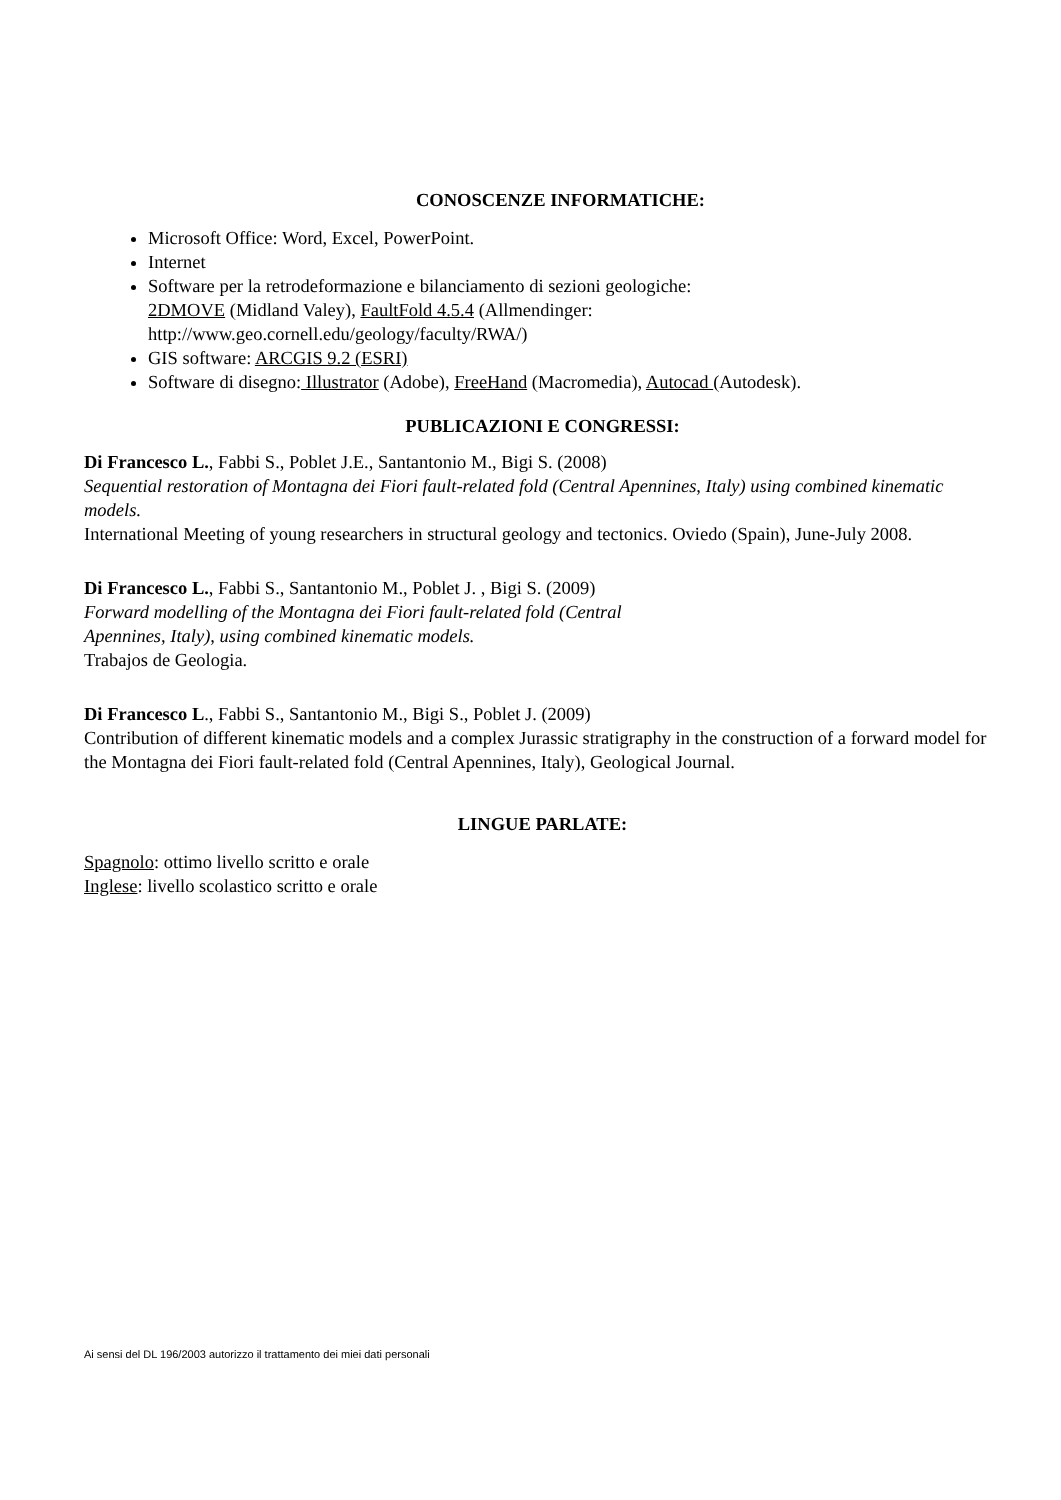CONOSCENZE INFORMATICHE:
Microsoft Office: Word, Excel, PowerPoint.
Internet
Software per la retrodeformazione e bilanciamento di sezioni geologiche:
2DMOVE (Midland Valey), FaultFold 4.5.4 (Allmendinger:
http://www.geo.cornell.edu/geology/faculty/RWA/)
GIS software: ARCGIS 9.2 (ESRI)
Software di disegno: Illustrator (Adobe), FreeHand (Macromedia), Autocad (Autodesk).
PUBLICAZIONI E CONGRESSI:
Di Francesco L., Fabbi S., Poblet J.E., Santantonio M., Bigi S. (2008)
Sequential restoration of Montagna dei Fiori fault-related fold (Central Apennines, Italy) using combined kinematic models.
International Meeting of young researchers in structural geology and tectonics. Oviedo (Spain), June-July 2008.
Di Francesco L., Fabbi S., Santantonio M., Poblet J. , Bigi S. (2009)
Forward modelling of the Montagna dei Fiori fault-related fold (Central
Apennines, Italy), using combined kinematic models.
Trabajos de Geologia.
Di Francesco L., Fabbi S., Santantonio M., Bigi S., Poblet J. (2009)
Contribution of different kinematic models and a complex Jurassic stratigraphy in the construction of a forward model for the Montagna dei Fiori fault-related fold (Central Apennines, Italy), Geological Journal.
LINGUE PARLATE:
Spagnolo: ottimo livello scritto e orale
Inglese: livello scolastico scritto e orale
Ai sensi del DL 196/2003 autorizzo il trattamento dei miei dati personali